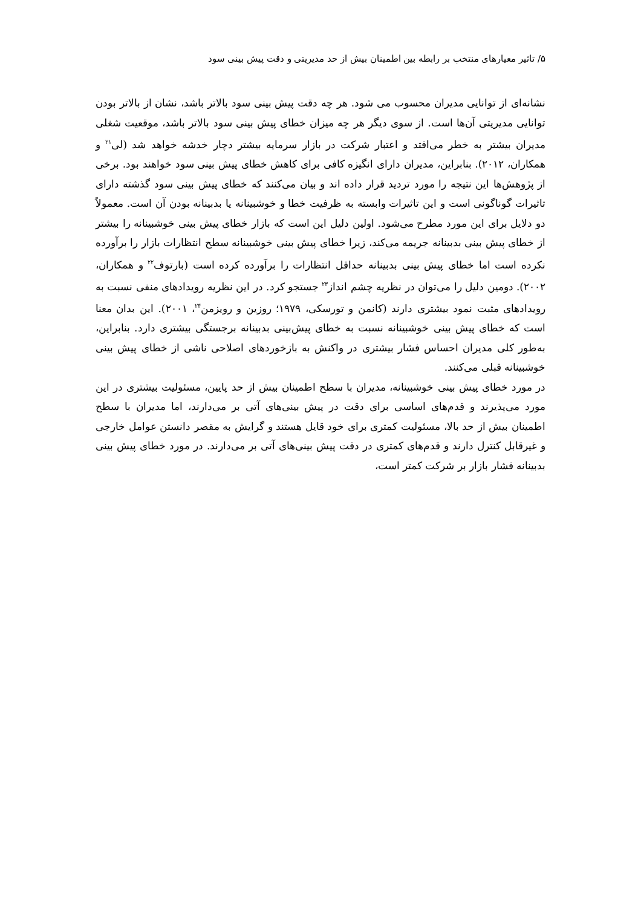۵/ تاثیر معیارهای منتخب بر رابطه بین اطمینان بیش از حد مدیریتی و دقت پیش بینی سود
نشانه‌ای از توانایی مدیران محسوب می شود. هر چه دقت پیش بینی سود بالاتر باشد، نشان از بالاتر بودن توانایی مدیریتی آن‌ها است. از سوی دیگر هر چه میزان خطای پیش بینی سود بالاتر باشد، موقعیت شغلی مدیران بیشتر به خطر می‌افتد و اعتبار شرکت در بازار سرمایه بیشتر دچار خدشه خواهد شد (لی<sup>۲۱</sup> و همکاران، ۲۰۱۲). بنابراین، مدیران دارای انگیزه کافی برای کاهش خطای پیش بینی سود خواهند بود. برخی از پژوهش‌ها این نتیجه را مورد تردید قرار داده اند و بیان می‌کنند که خطای پیش بینی سود گذشته دارای تاثیرات گوناگونی است و این تاثیرات وابسته به ظرفیت خطا و خوشبینانه یا بدبینانه بودن آن است. معمولاً دو دلایل برای این مورد مطرح می‌شود. اولین دلیل این است که بازار خطای پیش بینی خوشبینانه را بیشتر از خطای پیش بینی بدبینانه جریمه می‌کند، زیرا خطای پیش بینی خوشبینانه سطح انتظارات بازار را برآورده نکرده است اما خطای پیش بینی بدبینانه حداقل انتظارات را برآورده کرده است (بارتوف<sup>۲۲</sup> و همکاران، ۲۰۰۲). دومین دلیل را می‌توان در نظریه چشم انداز<sup>۲۳</sup> جستجو کرد. در این نظریه رویدادهای منفی نسبت به رویدادهای مثبت نمود بیشتری دارند (کانمن و تورسکی، ۱۹۷۹؛ روزین و رویزمن<sup>۲۴</sup>، ۲۰۰۱). این بدان معنا است که خطای پیش بینی خوشبینانه نسبت به خطای پیش‌بینی بدبینانه برجستگی بیشتری دارد. بنابراین، به‌طور کلی مدیران احساس فشار بیشتری در واکنش به بازخوردهای اصلاحی ناشی از خطای پیش بینی خوشبینانه قبلی می‌کنند.
در مورد خطای پیش بینی خوشبینانه، مدیران با سطح اطمینان بیش از حد پایین، مسئولیت بیشتری در این مورد می‌پذیرند و قدم‌های اساسی برای دقت در پیش بینی‌های آتی بر می‌دارند، اما مدیران با سطح اطمینان بیش از حد بالا، مسئولیت کمتری برای خود قایل هستند و گرایش به مقصر دانستن عوامل خارجی و غیرقابل کنترل دارند و قدم‌های کمتری در دقت پیش بینی‌های آتی بر می‌دارند. در مورد خطای پیش بینی بدبینانه فشار بازار بر شرکت کمتر است،